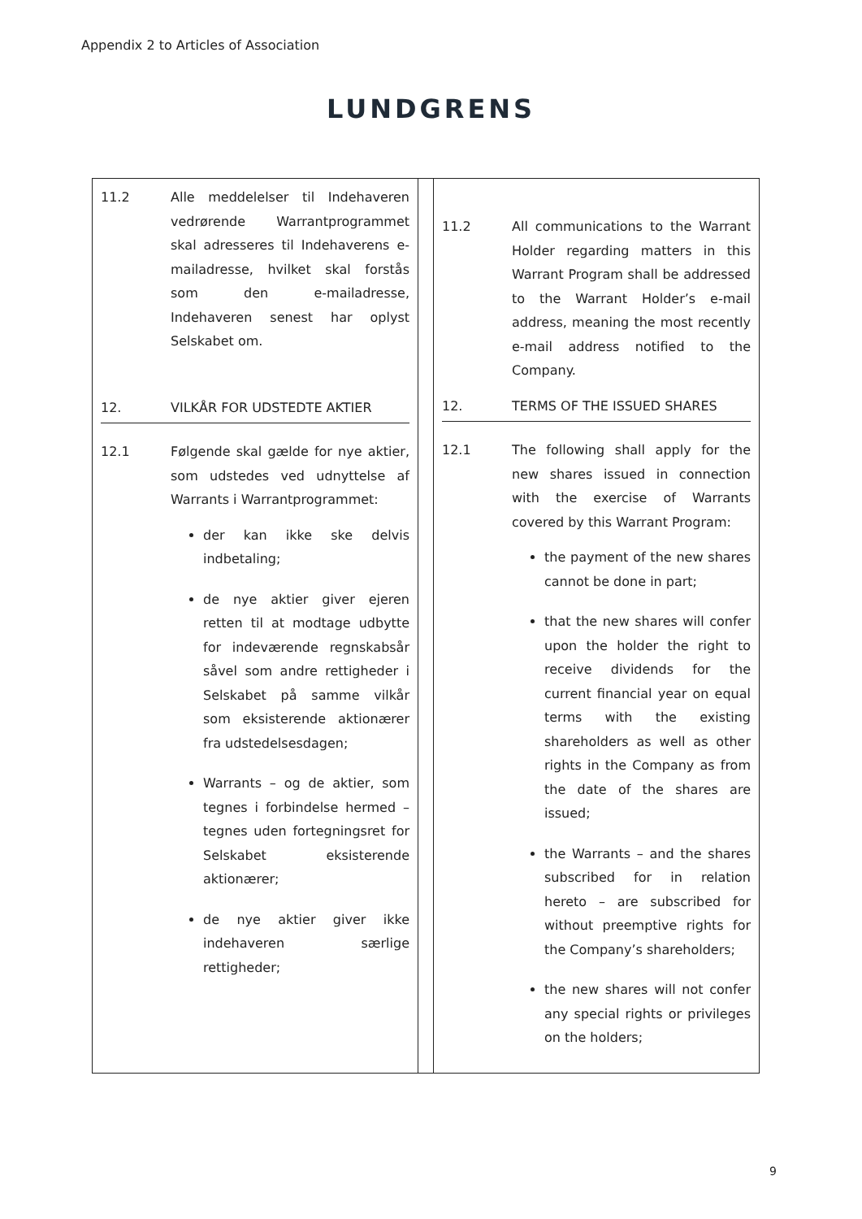Appendix 2 to Articles of Association
LUNDGRENS
| 11.2 Alle meddelelser til Indehaveren vedrørende Warrantprogrammet skal adresseres til Indehaverens e-mailadresse, hvilket skal forstås som den e-mailadresse, Indehaveren senest har oplyst Selskabet om. 12. VILKÅR FOR UDSTEDTE AKTIER 12.1 Følgende skal gælde for nye aktier, som udstedes ved udnyttelse af Warrants i Warrantprogrammet: der kan ikke ske delvis indbetaling; de nye aktier giver ejeren retten til at modtage udbytte for indeværende regnskabsår såvel som andre rettigheder i Selskabet på samme vilkår som eksisterende aktionærer fra udstedelsesdagen; Warrants – og de aktier, som tegnes i forbindelse hermed – tegnes uden fortegningsret for Selskabet eksisterende aktionærer; de nye aktier giver ikke indehaveren særlige rettigheder; | | 11.2 All communications to the Warrant Holder regarding matters in this Warrant Program shall be addressed to the Warrant Holder’s e-mail address, meaning the most recently e-mail address notified to the Company. 12. TERMS OF THE ISSUED SHARES 12.1 The following shall apply for the new shares issued in connection with the exercise of Warrants covered by this Warrant Program: the payment of the new shares cannot be done in part; that the new shares will confer upon the holder the right to receive dividends for the current financial year on equal terms with the existing shareholders as well as other rights in the Company as from the date of the shares are issued; the Warrants – and the shares subscribed for in relation hereto – are subscribed for without preemptive rights for the Company’s shareholders; the new shares will not confer any special rights or privileges on the holders; |
9